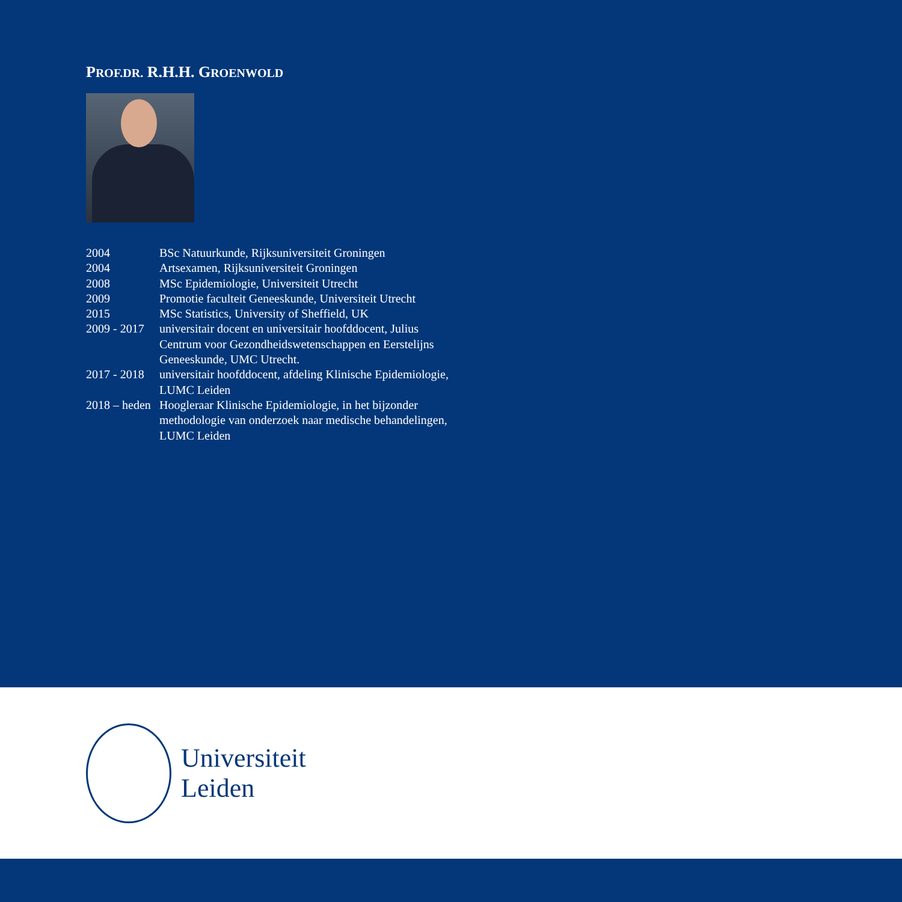PROF.DR. R.H.H. GROENWOLD
| 2004 | BSc Natuurkunde, Rijksuniversiteit Groningen |
| 2004 | Artsexamen, Rijksuniversiteit Groningen |
| 2008 | MSc Epidemiologie, Universiteit Utrecht |
| 2009 | Promotie faculteit Geneeskunde, Universiteit Utrecht |
| 2015 | MSc Statistics, University of Sheffield, UK |
| 2009 - 2017 | universitair docent en universitair hoofddocent, Julius Centrum voor Gezondheidswetenschappen en Eerstelijns Geneeskunde, UMC Utrecht. |
| 2017 - 2018 | universitair hoofddocent, afdeling Klinische Epidemiologie, LUMC Leiden |
| 2018 – heden | Hoogleraar Klinische Epidemiologie, in het bijzonder methodologie van onderzoek naar medische behandelingen, LUMC Leiden |
Universiteit
Leiden